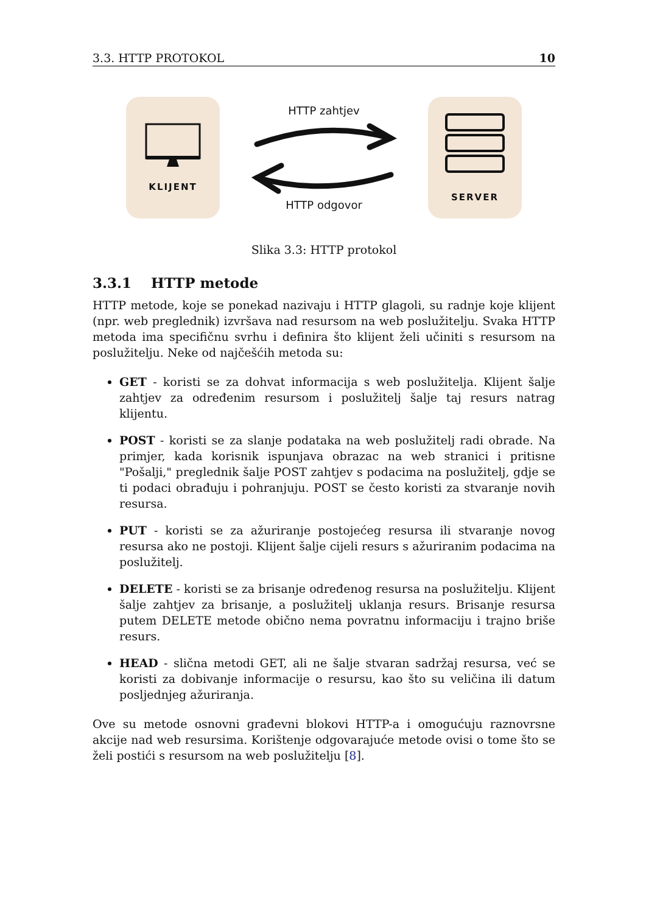3.3. HTTP PROTOKOL 10
KLIJENT
HTTP zahtjev
HTTP odgovor
SERVER
Slika 3.3: HTTP protokol
3.3.1 HTTP metode
HTTP metode, koje se ponekad nazivaju i HTTP glagoli, su radnje koje klijent (npr. web preglednik) izvršava nad resursom na web poslužitelju. Svaka HTTP metoda ima specifičnu svrhu i definira što klijent želi učiniti s resursom na poslužitelju. Neke od najčešćih metoda su:
GET - koristi se za dohvat informacija s web poslužitelja. Klijent šalje zahtjev za određenim resursom i poslužitelj šalje taj resurs natrag klijentu.
POST - koristi se za slanje podataka na web poslužitelj radi obrade. Na primjer, kada korisnik ispunjava obrazac na web stranici i pritisne "Pošalji," preglednik šalje POST zahtjev s podacima na poslužitelj, gdje se ti podaci obrađuju i pohranjuju. POST se često koristi za stvaranje novih resursa.
PUT - koristi se za ažuriranje postojećeg resursa ili stvaranje novog resursa ako ne postoji. Klijent šalje cijeli resurs s ažuriranim podacima na poslužitelj.
DELETE - koristi se za brisanje određenog resursa na poslužitelju. Klijent šalje zahtjev za brisanje, a poslužitelj uklanja resurs. Brisanje resursa putem DELETE metode obično nema povratnu informaciju i trajno briše resurs.
HEAD - slična metodi GET, ali ne šalje stvaran sadržaj resursa, već se koristi za dobivanje informacije o resursu, kao što su veličina ili datum posljednjeg ažuriranja.
Ove su metode osnovni građevni blokovi HTTP-a i omogućuju raznovrsne akcije nad web resursima. Korištenje odgovarajuće metode ovisi o tome što se želi postići s resursom na web poslužitelju [8].